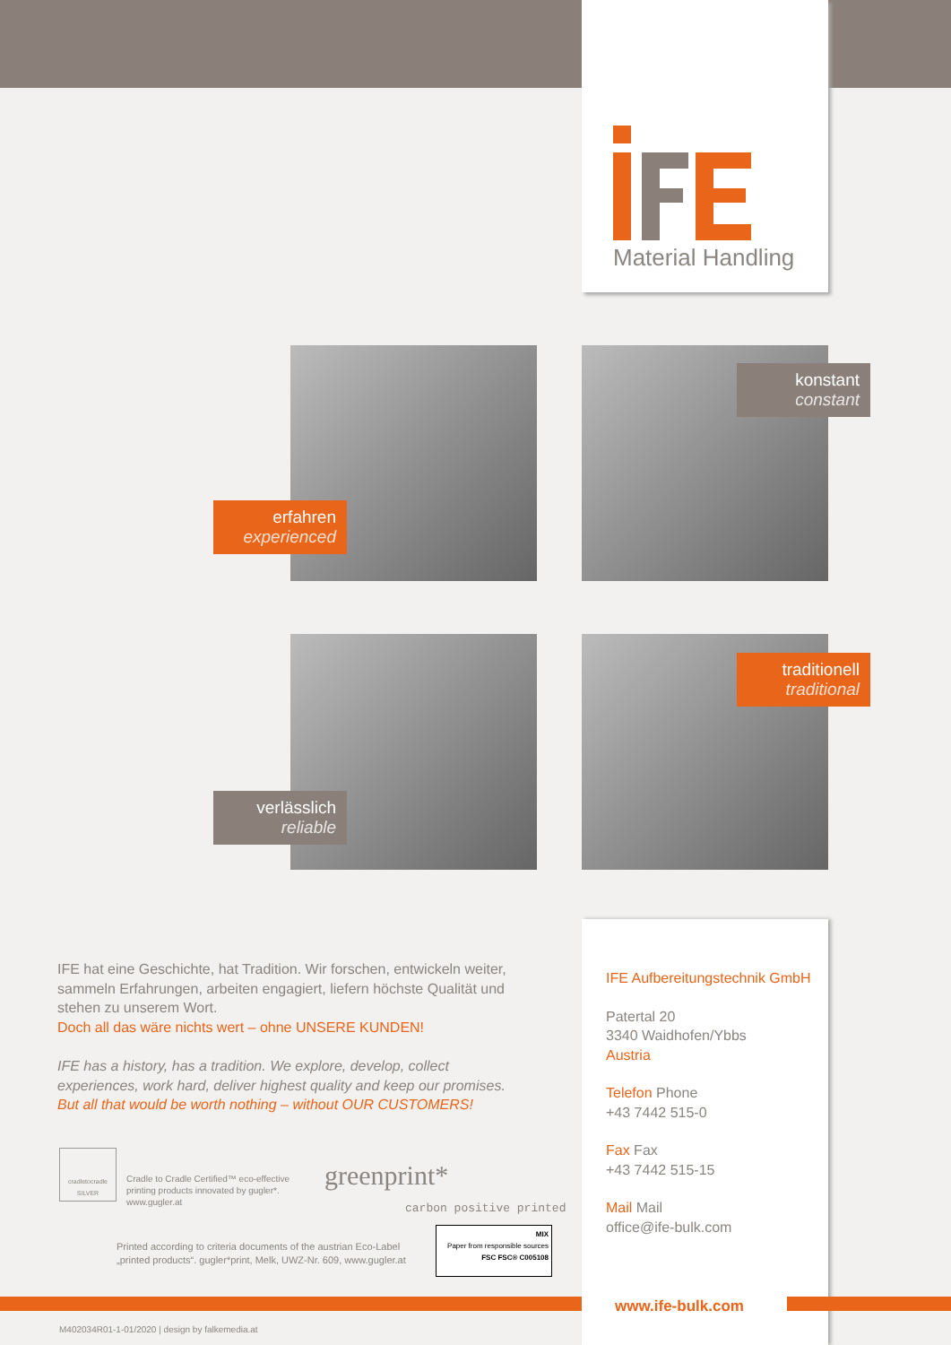Material Handling
erfahren
experienced
konstant
constant
verlässlich
reliable
traditionell
traditional
IFE hat eine Geschichte, hat Tradition. Wir forschen, entwickeln weiter, sammeln Erfahrungen, arbeiten engagiert, liefern höchste Qualität und stehen zu unserem Wort.
Doch all das wäre nichts wert – ohne UNSERE KUNDEN!
IFE has a history, has a tradition. We explore, develop, collect experiences, work hard, deliver highest quality and keep our promises.
But all that would be worth nothing – without OUR CUSTOMERS!
cradletocradle
SILVER
Cradle to Cradle Certified™ eco-effective
printing products innovated by gugler*.
www.gugler.at
greenprint*
carbon positive printed
Printed according to criteria documents of the austrian Eco-Label
„printed products“. gugler*print, Melk, UWZ-Nr. 609, www.gugler.at
MIX
Paper from responsible sources
FSC FSC® C005108
IFE Aufbereitungstechnik GmbH
Patertal 20
3340 Waidhofen/Ybbs
Austria
Telefon Phone
+43 7442 515-0
Fax Fax
+43 7442 515-15
Mail Mail
office@ife-bulk.com
www.ife-bulk.com
M402034R01-1-01/2020 | design by falkemedia.at